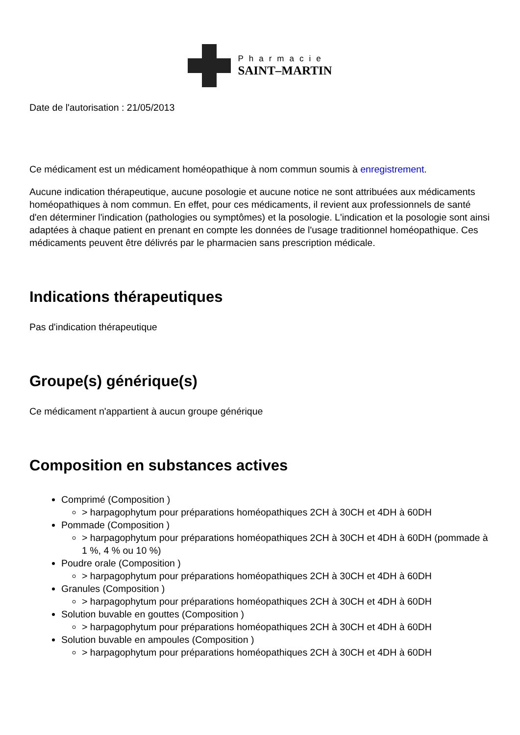Pharmacie
SAINT–MARTIN
Date de l'autorisation : 21/05/2013
Ce médicament est un médicament homéopathique à nom commun soumis à enregistrement.
Aucune indication thérapeutique, aucune posologie et aucune notice ne sont attribuées aux médicaments homéopathiques à nom commun. En effet, pour ces médicaments, il revient aux professionnels de santé d'en déterminer l'indication (pathologies ou symptômes) et la posologie. L'indication et la posologie sont ainsi adaptées à chaque patient en prenant en compte les données de l'usage traditionnel homéopathique. Ces médicaments peuvent être délivrés par le pharmacien sans prescription médicale.
Indications thérapeutiques
Pas d'indication thérapeutique
Groupe(s) générique(s)
Ce médicament n'appartient à aucun groupe générique
Composition en substances actives
Comprimé (Composition )
> harpagophytum pour préparations homéopathiques 2CH à 30CH et 4DH à 60DH
Pommade (Composition )
> harpagophytum pour préparations homéopathiques 2CH à 30CH et 4DH à 60DH (pommade à 1 %, 4 % ou 10 %)
Poudre orale (Composition )
> harpagophytum pour préparations homéopathiques 2CH à 30CH et 4DH à 60DH
Granules (Composition )
> harpagophytum pour préparations homéopathiques 2CH à 30CH et 4DH à 60DH
Solution buvable en gouttes (Composition )
> harpagophytum pour préparations homéopathiques 2CH à 30CH et 4DH à 60DH
Solution buvable en ampoules (Composition )
> harpagophytum pour préparations homéopathiques 2CH à 30CH et 4DH à 60DH